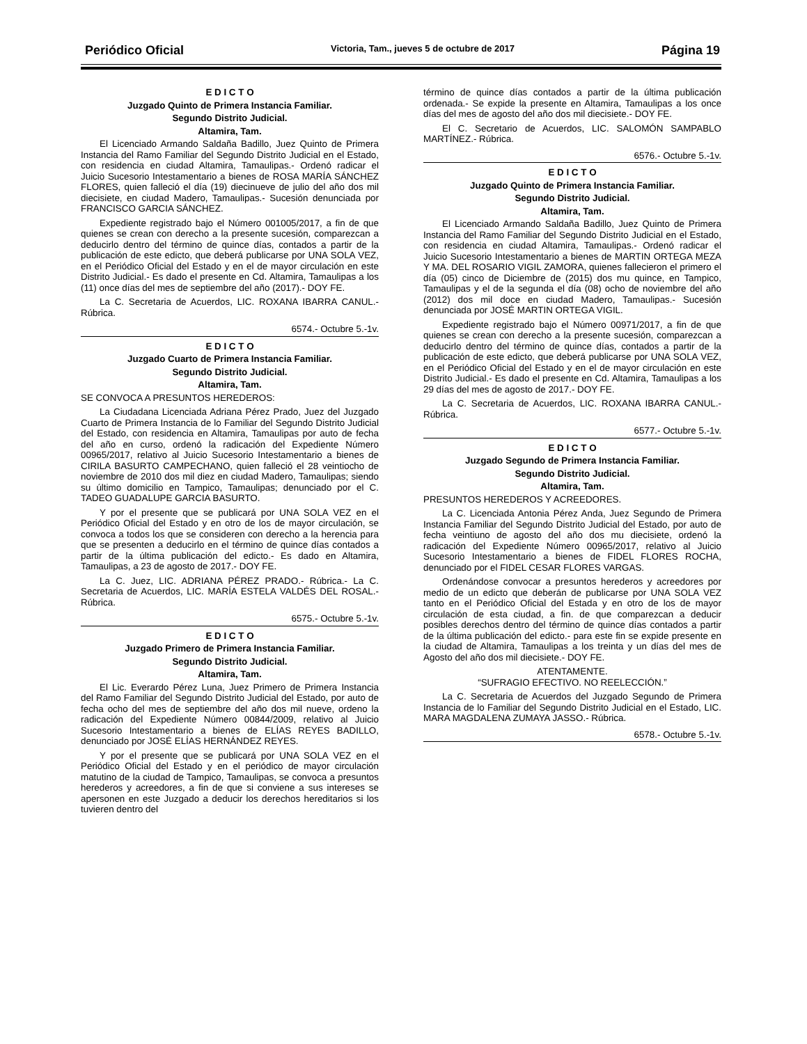Periódico Oficial Victoria, Tam., jueves 5 de octubre de 2017 Página 19
E D I C T O
Juzgado Quinto de Primera Instancia Familiar.
Segundo Distrito Judicial.
Altamira, Tam.
El Licenciado Armando Saldaña Badillo, Juez Quinto de Primera Instancia del Ramo Familiar del Segundo Distrito Judicial en el Estado, con residencia en ciudad Altamira, Tamaulipas.- Ordenó radicar el Juicio Sucesorio Intestamentario a bienes de ROSA MARÍA SÁNCHEZ FLORES, quien falleció el día (19) diecinueve de julio del año dos mil diecisiete, en ciudad Madero, Tamaulipas.- Sucesión denunciada por FRANCISCO GARCIA SÁNCHEZ.
Expediente registrado bajo el Número 001005/2017, a fin de que quienes se crean con derecho a la presente sucesión, comparezcan a deducirlo dentro del término de quince días, contados a partir de la publicación de este edicto, que deberá publicarse por UNA SOLA VEZ, en el Periódico Oficial del Estado y en el de mayor circulación en este Distrito Judicial.- Es dado el presente en Cd. Altamira, Tamaulipas a los (11) once días del mes de septiembre del año (2017).- DOY FE.
La C. Secretaria de Acuerdos, LIC. ROXANA IBARRA CANUL.- Rúbrica.
6574.- Octubre 5.-1v.
E D I C T O
Juzgado Cuarto de Primera Instancia Familiar.
Segundo Distrito Judicial.
Altamira, Tam.
SE CONVOCA A PRESUNTOS HEREDEROS:
La Ciudadana Licenciada Adriana Pérez Prado, Juez del Juzgado Cuarto de Primera Instancia de lo Familiar del Segundo Distrito Judicial del Estado, con residencia en Altamira, Tamaulipas por auto de fecha del año en curso, ordenó la radicación del Expediente Número 00965/2017, relativo al Juicio Sucesorio Intestamentario a bienes de CIRILA BASURTO CAMPECHANO, quien falleció el 28 veintiocho de noviembre de 2010 dos mil diez en ciudad Madero, Tamaulipas; siendo su último domicilio en Tampico, Tamaulipas; denunciado por el C. TADEO GUADALUPE GARCIA BASURTO.
Y por el presente que se publicará por UNA SOLA VEZ en el Periódico Oficial del Estado y en otro de los de mayor circulación, se convoca a todos los que se consideren con derecho a la herencia para que se presenten a deducirlo en el término de quince días contados a partir de la última publicación del edicto.- Es dado en Altamira, Tamaulipas, a 23 de agosto de 2017.- DOY FE.
La C. Juez, LIC. ADRIANA PÉREZ PRADO.- Rúbrica.- La C. Secretaria de Acuerdos, LIC. MARÍA ESTELA VALDÉS DEL ROSAL.- Rúbrica.
6575.- Octubre 5.-1v.
E D I C T O
Juzgado Primero de Primera Instancia Familiar.
Segundo Distrito Judicial.
Altamira, Tam.
El Lic. Everardo Pérez Luna, Juez Primero de Primera Instancia del Ramo Familiar del Segundo Distrito Judicial del Estado, por auto de fecha ocho del mes de septiembre del año dos mil nueve, ordeno la radicación del Expediente Número 00844/2009, relativo al Juicio Sucesorio Intestamentario a bienes de ELÍAS REYES BADILLO, denunciado por JOSÉ ELÍAS HERNÁNDEZ REYES.
Y por el presente que se publicará por UNA SOLA VEZ en el Periódico Oficial del Estado y en el periódico de mayor circulación matutino de la ciudad de Tampico, Tamaulipas, se convoca a presuntos herederos y acreedores, a fin de que si conviene a sus intereses se apersonen en este Juzgado a deducir los derechos hereditarios si los tuvieren dentro del
término de quince días contados a partir de la última publicación ordenada.- Se expide la presente en Altamira, Tamaulipas a los once días del mes de agosto del año dos mil diecisiete.- DOY FE.
El C. Secretario de Acuerdos, LIC. SALOMÓN SAMPABLO MARTÍNEZ.- Rúbrica.
6576.- Octubre 5.-1v.
E D I C T O
Juzgado Quinto de Primera Instancia Familiar.
Segundo Distrito Judicial.
Altamira, Tam.
El Licenciado Armando Saldaña Badillo, Juez Quinto de Primera Instancia del Ramo Familiar del Segundo Distrito Judicial en el Estado, con residencia en ciudad Altamira, Tamaulipas.- Ordenó radicar el Juicio Sucesorio Intestamentario a bienes de MARTIN ORTEGA MEZA Y MA. DEL ROSARIO VIGIL ZAMORA, quienes fallecieron el primero el día (05) cinco de Diciembre de (2015) dos mu quince, en Tampico, Tamaulipas y el de la segunda el día (08) ocho de noviembre del año (2012) dos mil doce en ciudad Madero, Tamaulipas.- Sucesión denunciada por JOSÉ MARTIN ORTEGA VIGIL.
Expediente registrado bajo el Número 00971/2017, a fin de que quienes se crean con derecho a la presente sucesión, comparezcan a deducirlo dentro del término de quince días, contados a partir de la publicación de este edicto, que deberá publicarse por UNA SOLA VEZ, en el Periódico Oficial del Estado y en el de mayor circulación en este Distrito Judicial.- Es dado el presente en Cd. Altamira, Tamaulipas a los 29 días del mes de agosto de 2017.- DOY FE.
La C. Secretaria de Acuerdos, LIC. ROXANA IBARRA CANUL.- Rúbrica.
6577.- Octubre 5.-1v.
E D I C T O
Juzgado Segundo de Primera Instancia Familiar.
Segundo Distrito Judicial.
Altamira, Tam.
PRESUNTOS HEREDEROS Y ACREEDORES.
La C. Licenciada Antonia Pérez Anda, Juez Segundo de Primera Instancia Familiar del Segundo Distrito Judicial del Estado, por auto de fecha veintiuno de agosto del año dos mu diecisiete, ordenó la radicación del Expediente Número 00965/2017, relativo al Juicio Sucesorio Intestamentario a bienes de FIDEL FLORES ROCHA, denunciado por el FIDEL CESAR FLORES VARGAS.
Ordenándose convocar a presuntos herederos y acreedores por medio de un edicto que deberán de publicarse por UNA SOLA VEZ tanto en el Periódico Oficial del Estada y en otro de los de mayor circulación de esta ciudad, a fin. de que comparezcan a deducir posibles derechos dentro del término de quince días contados a partir de la última publicación del edicto.- para este fin se expide presente en la ciudad de Altamira, Tamaulipas a los treinta y un días del mes de Agosto del año dos mil diecisiete.- DOY FE.
ATENTAMENTE.
“SUFRAGIO EFECTIVO. NO REELECCIÓN.”
La C. Secretaria de Acuerdos del Juzgado Segundo de Primera Instancia de lo Familiar del Segundo Distrito Judicial en el Estado, LIC. MARA MAGDALENA ZUMAYA JASSO.- Rúbrica.
6578.- Octubre 5.-1v.